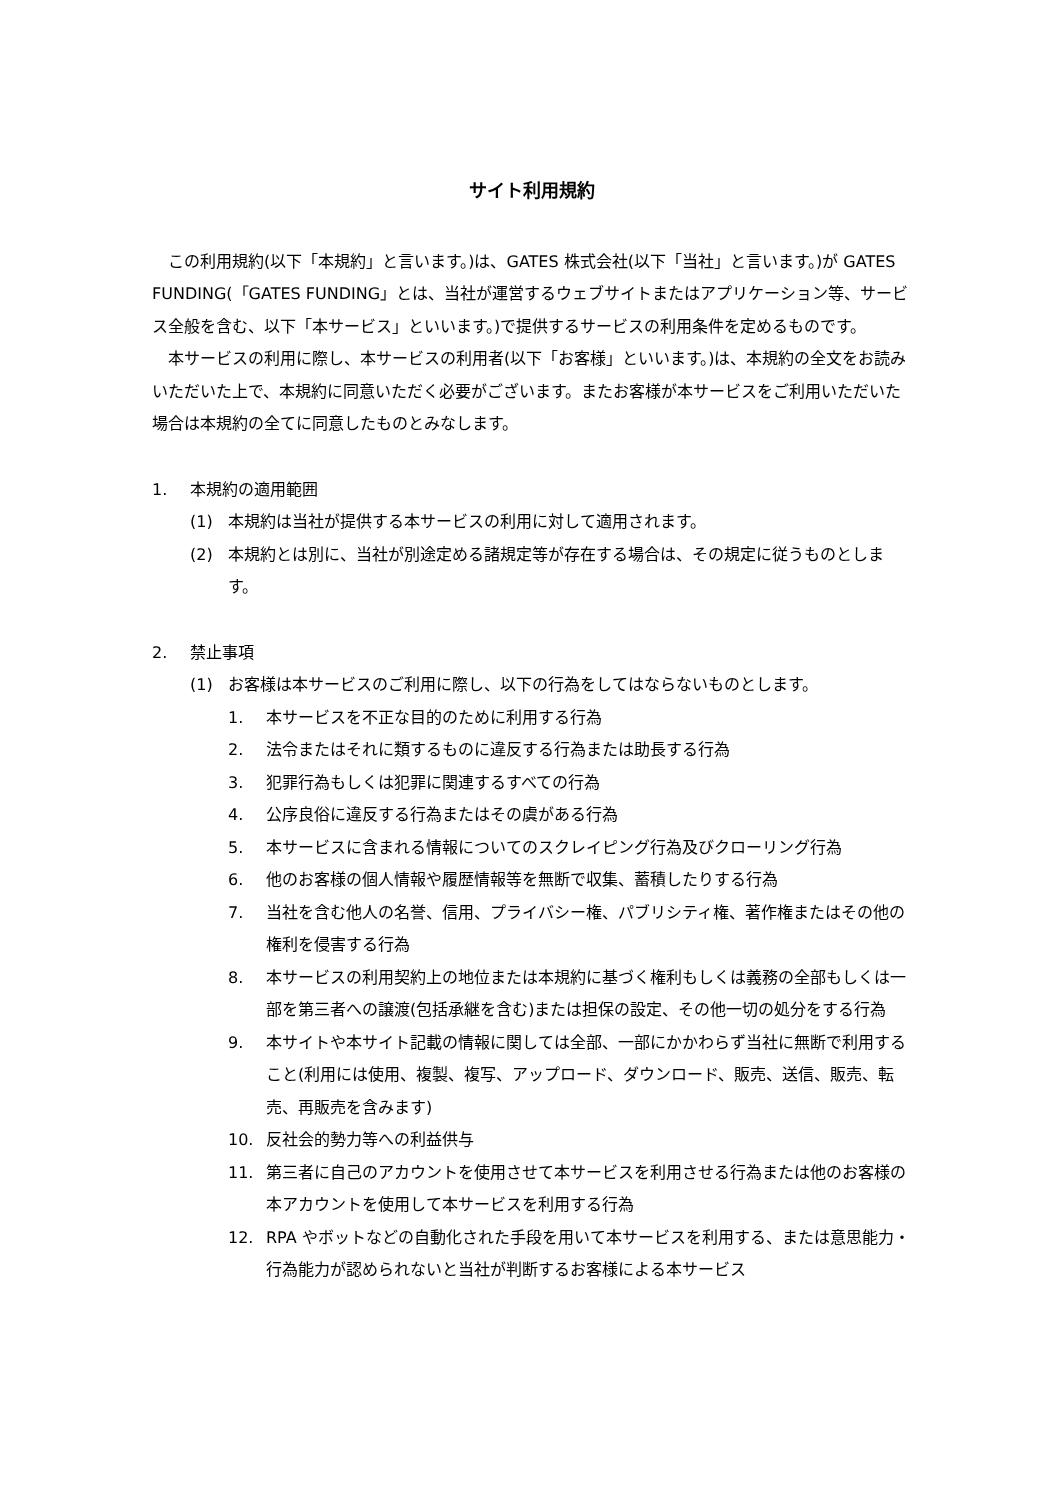サイト利用規約
この利用規約(以下「本規約」と言います。)は、GATES 株式会社(以下「当社」と言います。)が GATES FUNDING(「GATES FUNDING」とは、当社が運営するウェブサイトまたはアプリケーション等、サービス全般を含む、以下「本サービス」といいます。)で提供するサービスの利用条件を定めるものです。
本サービスの利用に際し、本サービスの利用者(以下「お客様」といいます。)は、本規約の全文をお読みいただいた上で、本規約に同意いただく必要がございます。またお客様が本サービスをご利用いただいた場合は本規約の全てに同意したものとみなします。
1. 本規約の適用範囲
(1) 本規約は当社が提供する本サービスの利用に対して適用されます。
(2) 本規約とは別に、当社が別途定める諸規定等が存在する場合は、その規定に従うものとします。
2. 禁止事項
(1) お客様は本サービスのご利用に際し、以下の行為をしてはならないものとします。
1. 本サービスを不正な目的のために利用する行為
2. 法令またはそれに類するものに違反する行為または助長する行為
3. 犯罪行為もしくは犯罪に関連するすべての行為
4. 公序良俗に違反する行為またはその虞がある行為
5. 本サービスに含まれる情報についてのスクレイピング行為及びクローリング行為
6. 他のお客様の個人情報や履歴情報等を無断で収集、蓄積したりする行為
7. 当社を含む他人の名誉、信用、プライバシー権、パブリシティ権、著作権またはその他の権利を侵害する行為
8. 本サービスの利用契約上の地位または本規約に基づく権利もしくは義務の全部もしくは一部を第三者への譲渡(包括承継を含む)または担保の設定、その他一切の処分をする行為
9. 本サイトや本サイト記載の情報に関しては全部、一部にかかわらず当社に無断で利用すること(利用には使用、複製、複写、アップロード、ダウンロード、販売、送信、販売、転売、再販売を含みます)
10. 反社会的勢力等への利益供与
11. 第三者に自己のアカウントを使用させて本サービスを利用させる行為または他のお客様の本アカウントを使用して本サービスを利用する行為
12. RPA やボットなどの自動化された手段を用いて本サービスを利用する、または意思能力・行為能力が認められないと当社が判断するお客様による本サービス